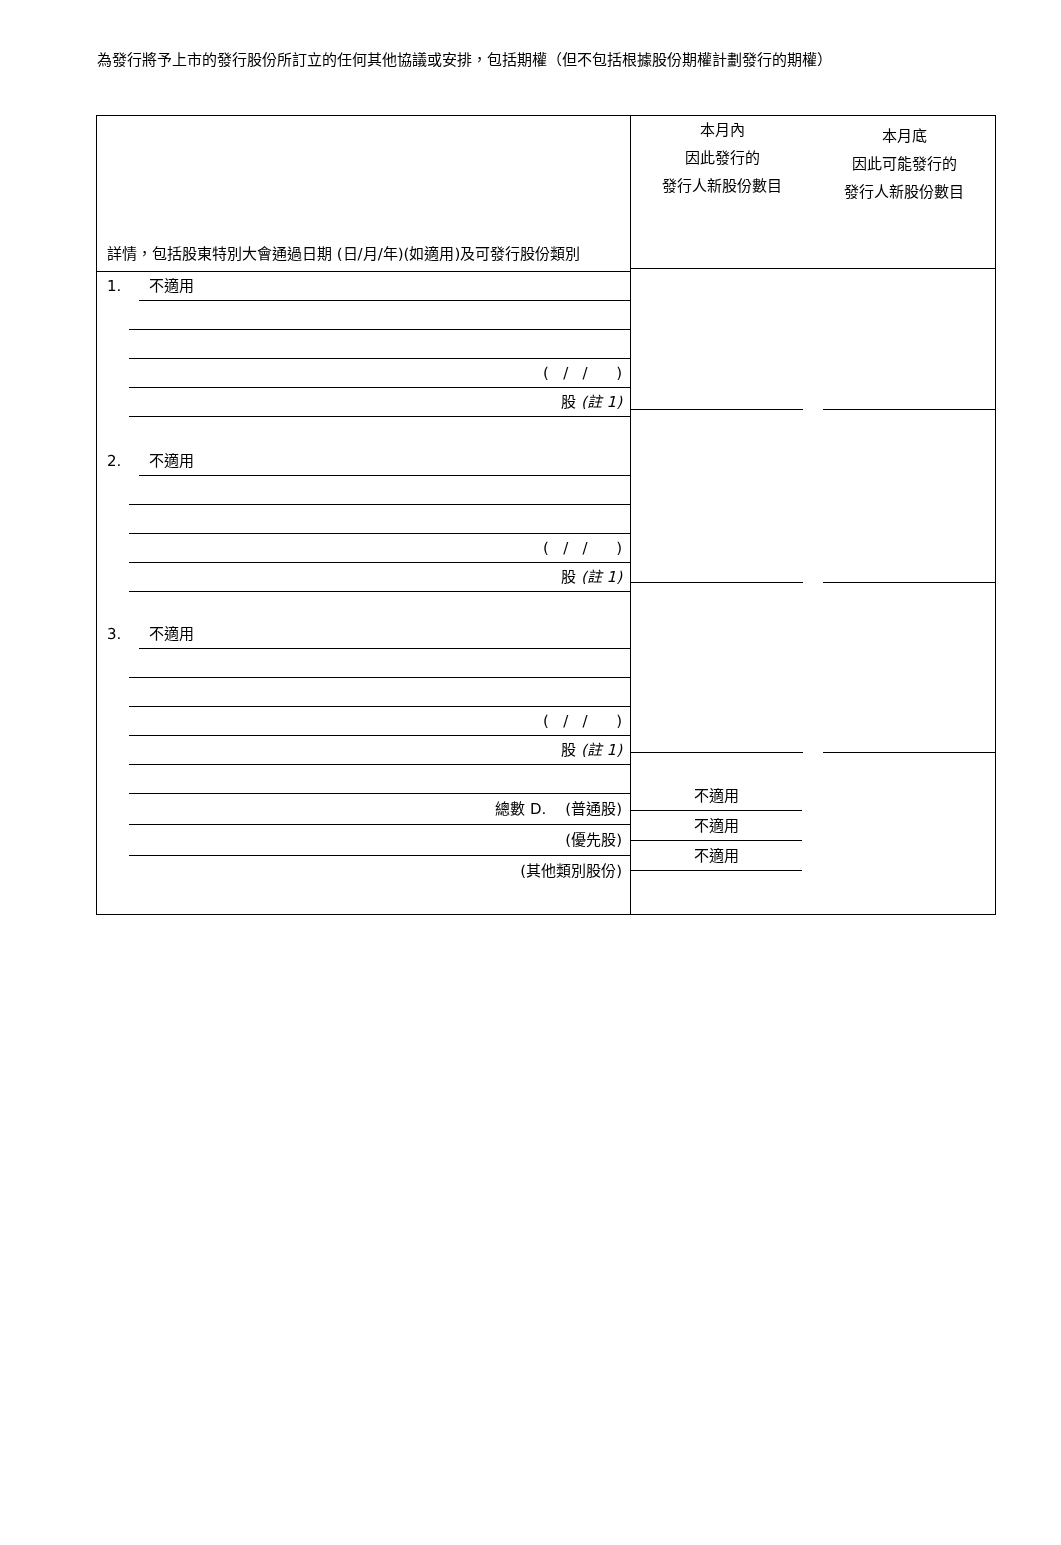為發行將予上市的發行股份所訂立的任何其他協議或安排，包括期權（但不包括根據股份期權計劃發行的期權）
詳情，包括股東特別大會通過日期 (日/月/年)(如適用)及可發行股份類別
1. 不適用
( / / )
股 (註 1)
2. 不適用
( / / )
股 (註 1)
3. 不適用
( / / )
股 (註 1)
總數 D. (普通股)
(優先股)
(其他類別股份)
本月內
因此發行的
發行人新股份數目
本月底
因此可能發行的
發行人新股份數目
不適用
不適用
不適用